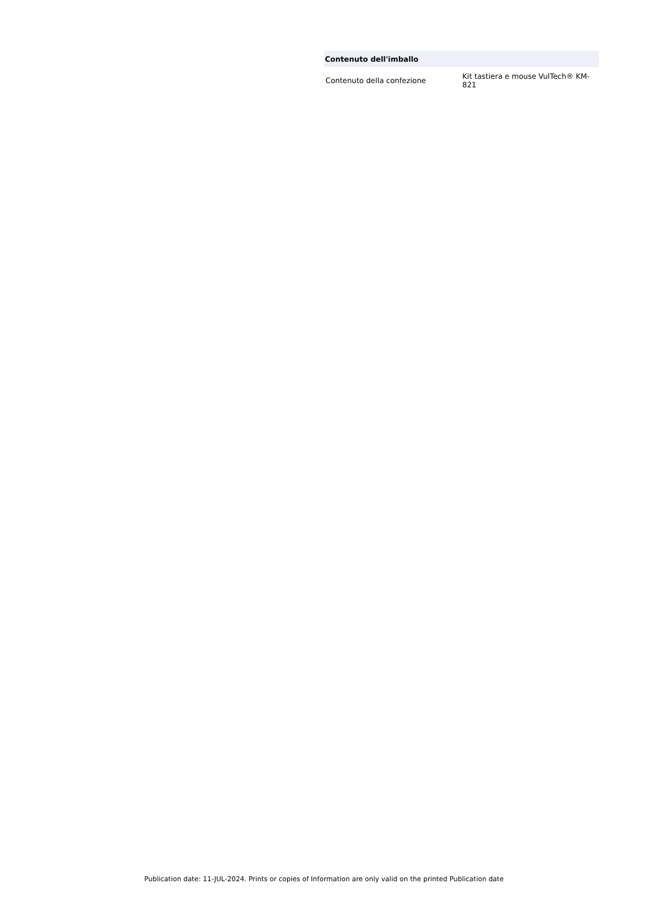| Contenuto dell'imballo | |
| --- | --- |
| Contenuto della confezione | Kit tastiera e mouse VulTech® KM-821 |
Publication date: 11-JUL-2024. Prints or copies of Information are only valid on the printed Publication date